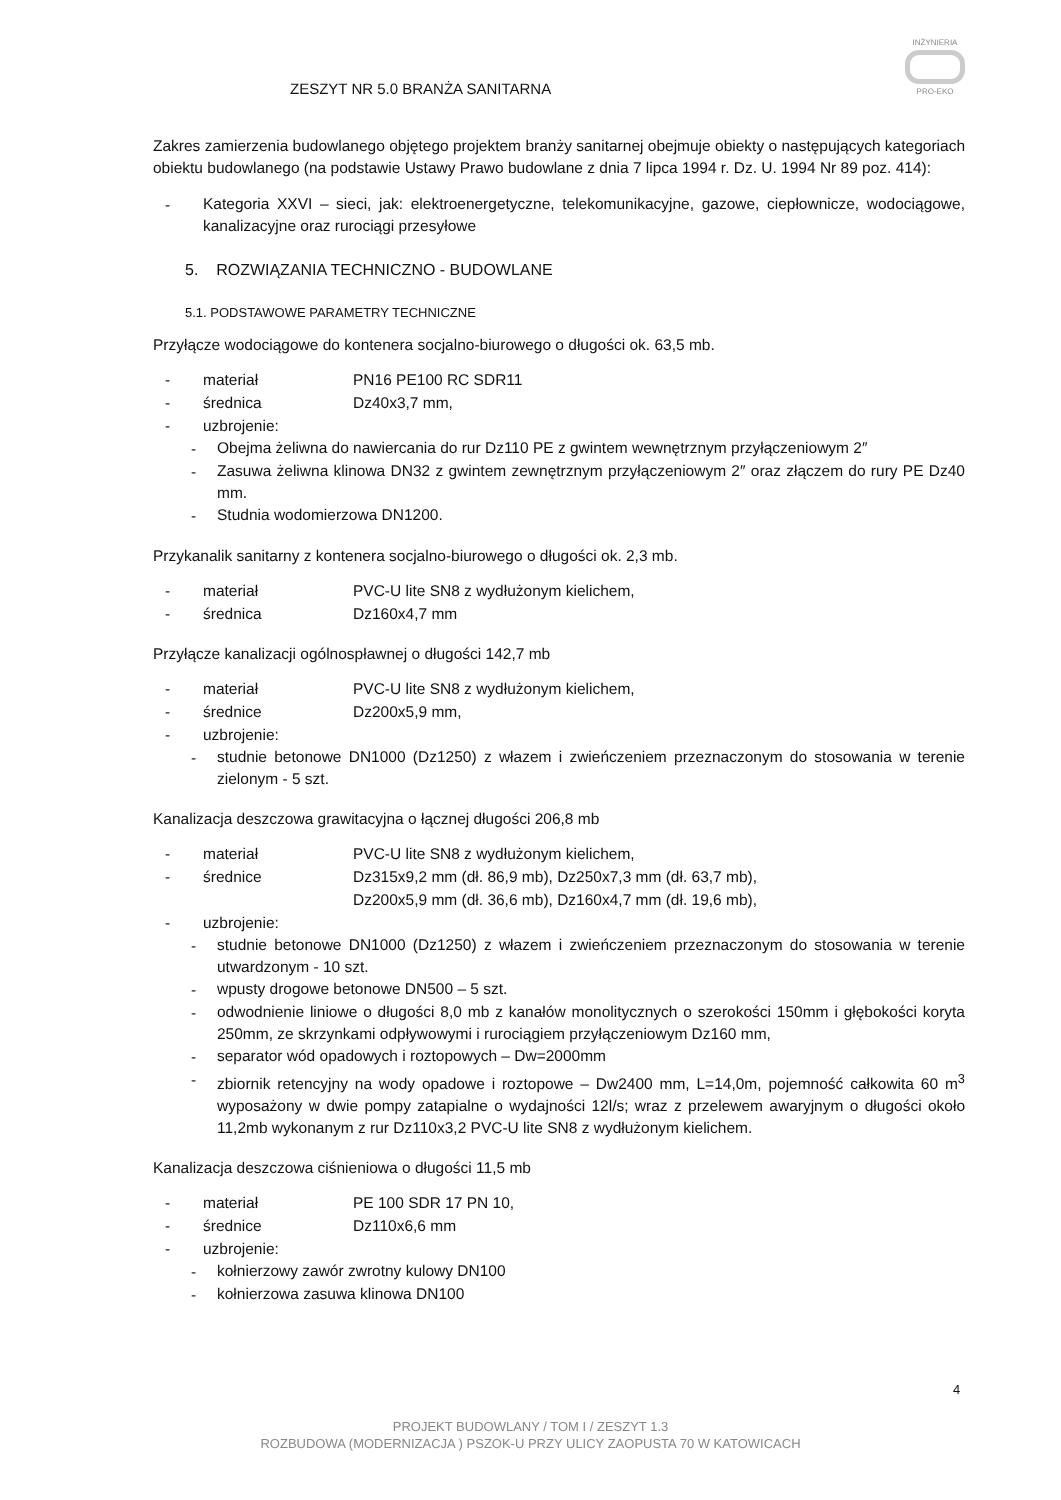INŻYNIERIA
PRO-EKO
ZESZYT NR 5.0 BRANŻA SANITARNA
Zakres zamierzenia budowlanego objętego projektem branży sanitarnej obejmuje obiekty o następujących kategoriach obiektu budowlanego (na podstawie Ustawy Prawo budowlane z dnia 7 lipca 1994 r. Dz. U. 1994 Nr 89 poz. 414):
-
Kategoria XXVI – sieci, jak: elektroenergetyczne, telekomunikacyjne, gazowe, ciepłownicze, wodociągowe, kanalizacyjne oraz rurociągi przesyłowe
5. ROZWIĄZANIA TECHNICZNO - BUDOWLANE
5.1. PODSTAWOWE PARAMETRY TECHNICZNE
Przyłącze wodociągowe do kontenera socjalno-biurowego o długości ok. 63,5 mb.
- materiał PN16 PE100 RC SDR11
- średnica Dz40x3,7 mm,
- uzbrojenie:
-
Obejma żeliwna do nawiercania do rur Dz110 PE z gwintem wewnętrznym przyłączeniowym 2″
-
Zasuwa żeliwna klinowa DN32 z gwintem zewnętrznym przyłączeniowym 2″ oraz złączem do rury PE Dz40 mm.
-
Studnia wodomierzowa DN1200.
Przykanalik sanitarny z kontenera socjalno-biurowego o długości ok. 2,3 mb.
- materiał PVC-U lite SN8 z wydłużonym kielichem,
- średnica Dz160x4,7 mm
Przyłącze kanalizacji ogólnospławnej o długości 142,7 mb
- materiał PVC-U lite SN8 z wydłużonym kielichem,
- średnice Dz200x5,9 mm,
- uzbrojenie:
-
studnie betonowe DN1000 (Dz1250) z włazem i zwieńczeniem przeznaczonym do stosowania w terenie zielonym - 5 szt.
Kanalizacja deszczowa grawitacyjna o łącznej długości 206,8 mb
- materiał PVC-U lite SN8 z wydłużonym kielichem,
- średnice Dz315x9,2 mm (dł. 86,9 mb), Dz250x7,3 mm (dł. 63,7 mb),
Dz200x5,9 mm (dł. 36,6 mb), Dz160x4,7 mm (dł. 19,6 mb),
- uzbrojenie:
-
studnie betonowe DN1000 (Dz1250) z włazem i zwieńczeniem przeznaczonym do stosowania w terenie utwardzonym - 10 szt.
-
wpusty drogowe betonowe DN500 – 5 szt.
-
odwodnienie liniowe o długości 8,0 mb z kanałów monolitycznych o szerokości 150mm i głębokości koryta 250mm, ze skrzynkami odpływowymi i rurociągiem przyłączeniowym Dz160 mm,
-
separator wód opadowych i roztopowych – Dw=2000mm
-
zbiornik retencyjny na wody opadowe i roztopowe – Dw2400 mm, L=14,0m, pojemność całkowita 60 m<sup>3</sup> wyposażony w dwie pompy zatapialne o wydajności 12l/s; wraz z przelewem awaryjnym o długości około 11,2mb wykonanym z rur Dz110x3,2 PVC-U lite SN8 z wydłużonym kielichem.
Kanalizacja deszczowa ciśnieniowa o długości 11,5 mb
- materiał PE 100 SDR 17 PN 10,
- średnice Dz110x6,6 mm
- uzbrojenie:
-
kołnierzowy zawór zwrotny kulowy DN100
-
kołnierzowa zasuwa klinowa DN100
4
PROJEKT BUDOWLANY / TOM I / ZESZYT 1.3
ROZBUDOWA (MODERNIZACJA ) PSZOK-U PRZY ULICY ZAOPUSTA 70 W KATOWICACH